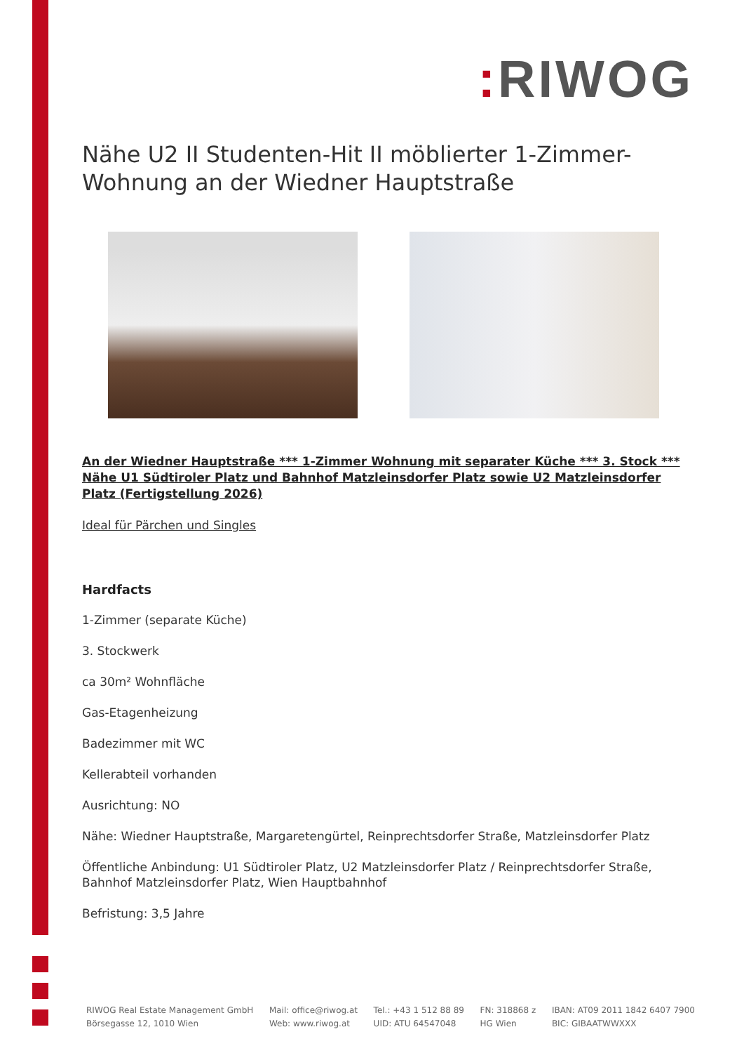: RIWOG
Nähe U2 II Studenten-Hit II möblierter 1-Zimmer-Wohnung an der Wiedner Hauptstraße
An der Wiedner Hauptstraße *** 1-Zimmer Wohnung mit separater Küche *** 3. Stock *** Nähe U1 Südtiroler Platz und Bahnhof Matzleinsdorfer Platz sowie U2 Matzleinsdorfer Platz (Fertigstellung 2026)
Ideal für Pärchen und Singles
Hardfacts
1-Zimmer (separate Küche)
3. Stockwerk
ca 30m² Wohnfläche
Gas-Etagenheizung
Badezimmer mit WC
Kellerabteil vorhanden
Ausrichtung: NO
Nähe: Wiedner Hauptstraße, Margaretengürtel, Reinprechtsdorfer Straße, Matzleinsdorfer Platz
Öffentliche Anbindung: U1 Südtiroler Platz, U2 Matzleinsdorfer Platz / Reinprechtsdorfer Straße, Bahnhof Matzleinsdorfer Platz, Wien Hauptbahnhof
Befristung: 3,5 Jahre
RIWOG Real Estate Management GmbH
Börsegasse 12, 1010 Wien
Mail: office@riwog.at
Web: www.riwog.at
Tel.: +43 1 512 88 89
UID: ATU 64547048
FN: 318868 z
HG Wien
IBAN: AT09 2011 1842 6407 7900
BIC: GIBAATWWXXX